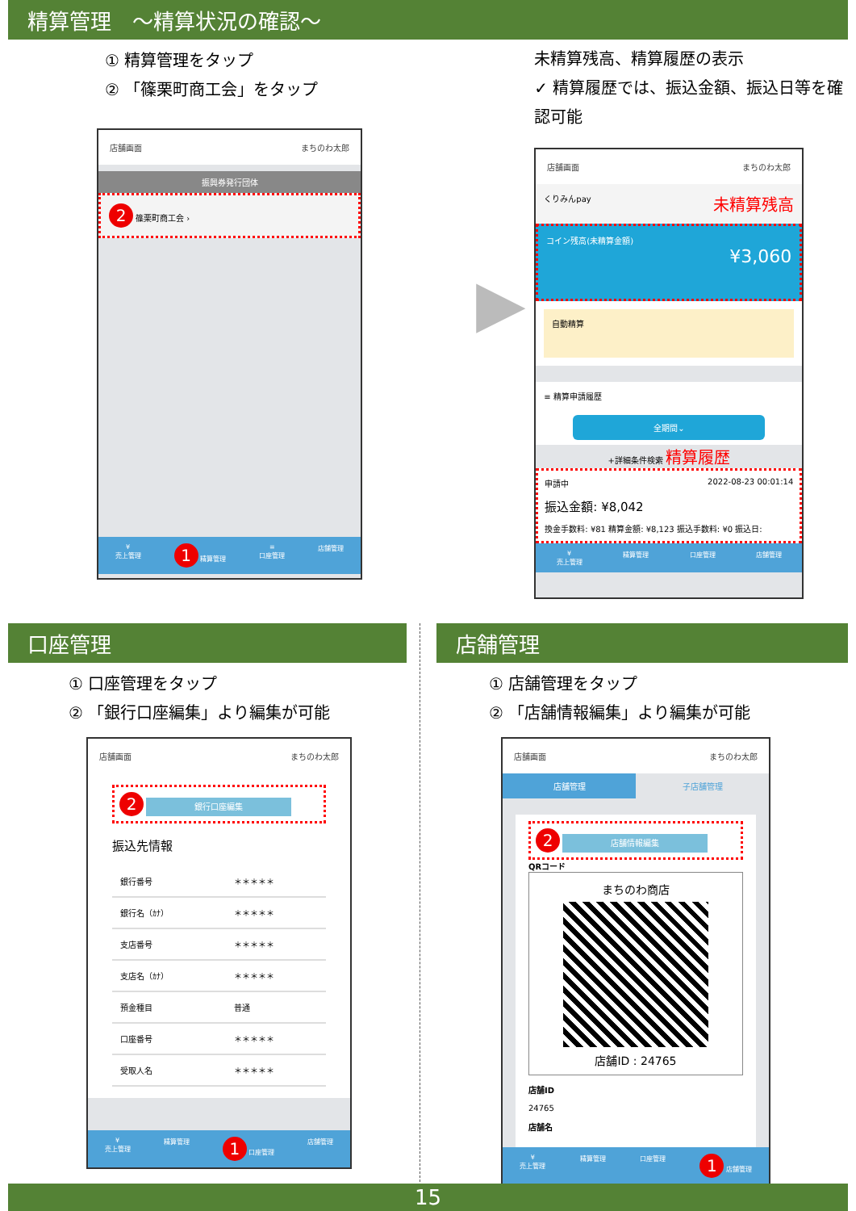精算管理　～精算状況の確認～
① 精算管理をタップ
② 「篠栗町商工会」をタップ
店舗画面 まちのわ太郎
振興券発行団体
2 篠栗町商工会 ›
¥
売上管理 1 精算管理 ≡
口座管理 店舗管理
▶
未精算残高、精算履歴の表示
✓ 精算履歴では、振込金額、振込日等を確認可能
店舗画面 まちのわ太郎
くりみんpay 未精算残高
コイン残高(未精算金額)
¥3,060
自動精算
≡ 精算申請履歴
全期間⌄
+詳細条件検索 精算履歴
申請中 2022-08-23 00:01:14
振込金額: ¥8,042
換金手数料: ¥81 精算金額: ¥8,123 振込手数料: ¥0 振込日:
¥
売上管理 精算管理 口座管理 店舗管理
口座管理
① 口座管理をタップ
② 「銀行口座編集」より編集が可能
店舗画面 まちのわ太郎
2 銀行口座編集
振込先情報
| 銀行番号 | ＊＊＊＊＊ |
| 銀行名（ｶﾅ） | ＊＊＊＊＊ |
| 支店番号 | ＊＊＊＊＊ |
| 支店名（ｶﾅ） | ＊＊＊＊＊ |
| 預金種目 | 普通 |
| 口座番号 | ＊＊＊＊＊ |
| 受取人名 | ＊＊＊＊＊ |
¥
売上管理 精算管理 1 口座管理 店舗管理
店舗管理
① 店舗管理をタップ
② 「店舗情報編集」より編集が可能
店舗画面 まちのわ太郎
店舗管理 子店舗管理
2 店舗情報編集
QRコード
まちのわ商店
店舗ID : 24765
店舗ID
24765
店舗名
¥
売上管理 精算管理 口座管理 1 店舗管理
15